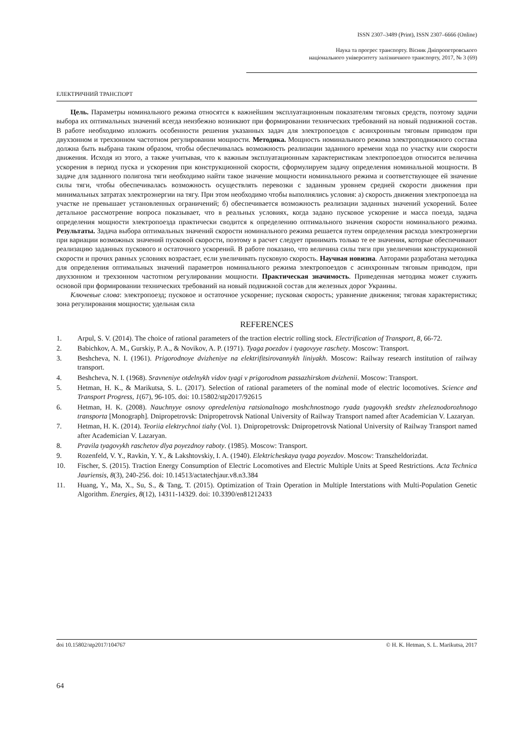ISSN 2307–3489 (Print), ISSN 2307–6666 (Online)
Наука та прогрес транспорту. Вісник Дніпропетровського
національного університету залізничного транспорту, 2017, № 3 (69)
ЕЛЕКТРИЧНИЙ ТРАНСПОРТ
Цель. Параметры номинального режима относятся к важнейшим эксплуатационным показателям тяговых средств, поэтому задачи выбора их оптимальных значений всегда неизбежно возникают при формировании технических требований на новый подвижной состав. В работе необходимо изложить особенности решения указанных задач для электропоездов с асинхронным тяговым приводом при двухзонном и трехзонном частотном регулировании мощности. Методика. Мощность номинального режима электроподвижного состава должна быть выбрана таким образом, чтобы обеспечивалась возможность реализации заданного времени хода по участку или скорости движения. Исходя из этого, а также учитывая, что к важным эксплуатационным характеристикам электропоездов относится величина ускорения в период пуска и ускорения при конструкционной скорости, сформулируем задачу определения номинальной мощности. В задаче для заданного полигона тяги необходимо найти такое значение мощности номинального режима и соответствующее ей значение силы тяги, чтобы обеспечивалась возможность осуществлять перевозки с заданным уровнем средней скорости движения при минимальных затратах электроэнергии на тягу. При этом необходимо чтобы выполнялись условия: а) скорость движения электропоезда на участке не превышает установленных ограничений; б) обеспечивается возможность реализации заданных значений ускорений. Более детальное рассмотрение вопроса показывает, что в реальных условиях, когда задано пусковое ускорение и масса поезда, задача определения мощности электропоезда практически сводится к определению оптимального значения скорости номинального режима. Результаты. Задача выбора оптимальных значений скорости номинального режима решается путем определения расхода электроэнергии при вариации возможных значений пусковой скорости, поэтому в расчет следует принимать только те ее значения, которые обеспечивают реализацию заданных пускового и остаточного ускорений. В работе показано, что величина силы тяги при увеличении конструкционной скорости и прочих равных условиях возрастает, если увеличивать пусковую скорость. Научная новизна. Авторами разработана методика для определения оптимальных значений параметров номинального режима электропоездов с асинхронным тяговым приводом, при двухзонном и трехзонном частотном регулировании мощности. Практическая значимость. Приведенная методика может служить основой при формировании технических требований на новый подвижной состав для железных дорог Украины.
Ключевые слова: электропоезд; пусковое и остаточное ускорение; пусковая скорость; уравнение движения; тяговая характеристика; зона регулирования мощности; удельная сила
REFERENCES
1. Arpul, S. V. (2014). The choice of rational parameters of the traction electric rolling stock. Electrification of Transport, 8, 66-72.
2. Babichkov, A. M., Gurskiy, P. A., & Novikov, A. P. (1971). Tyaga poezdov i tyagovyye raschety. Moscow: Transport.
3. Beshcheva, N. I. (1961). Prigorodnoye dvizheniye na elektrifitsirovannykh liniyakh. Moscow: Railway research institution of railway transport.
4. Beshcheva, N. I. (1968). Sravneniye otdelnykh vidov tyagi v prigorodnom passazhirskom dvizhenii. Moscow: Transport.
5. Hetman, H. K., & Marikutsa, S. L. (2017). Selection of rational parameters of the nominal mode of electric locomotives. Science and Transport Progress, 1(67), 96-105. doi: 10.15802/stp2017/92615
6. Hetman, H. K. (2008). Nauchnyye osnovy opredeleniya ratsionalnogo moshchnostnogo ryada tyagovykh sredstv zheleznodorozhnogo transporta [Monograph]. Dnipropetrovsk: Dnipropetrovsk National University of Railway Transport named after Academician V. Lazaryan.
7. Hetman, H. K. (2014). Teoriia elektrychnoi tiahy (Vol. 1). Dnipropetrovsk: Dnipropetrovsk National University of Railway Transport named after Academician V. Lazaryan.
8. Pravila tyagovykh raschetov dlya poyezdnoy raboty. (1985). Moscow: Transport.
9. Rozenfeld, V. Y., Ravkin, Y. Y., & Lakshtovskiy, I. A. (1940). Elektricheskaya tyaga poyezdov. Moscow: Transzheldorizdat.
10. Fischer, S. (2015). Traction Energy Consumption of Electric Locomotives and Electric Multiple Units at Speed Restrictions. Acta Technica Jauriensis, 8(3), 240-256. doi: 10.14513/actatechjaur.v8.n3.384
11. Huang, Y., Ma, X., Su, S., & Tang, T. (2015). Optimization of Train Operation in Multiple Interstations with Multi-Population Genetic Algorithm. Energies, 8(12), 14311-14329. doi: 10.3390/en81212433
doi 10.15802/stp2017/104767 © H. K. Hetman, S. L. Marikutsa, 2017
64